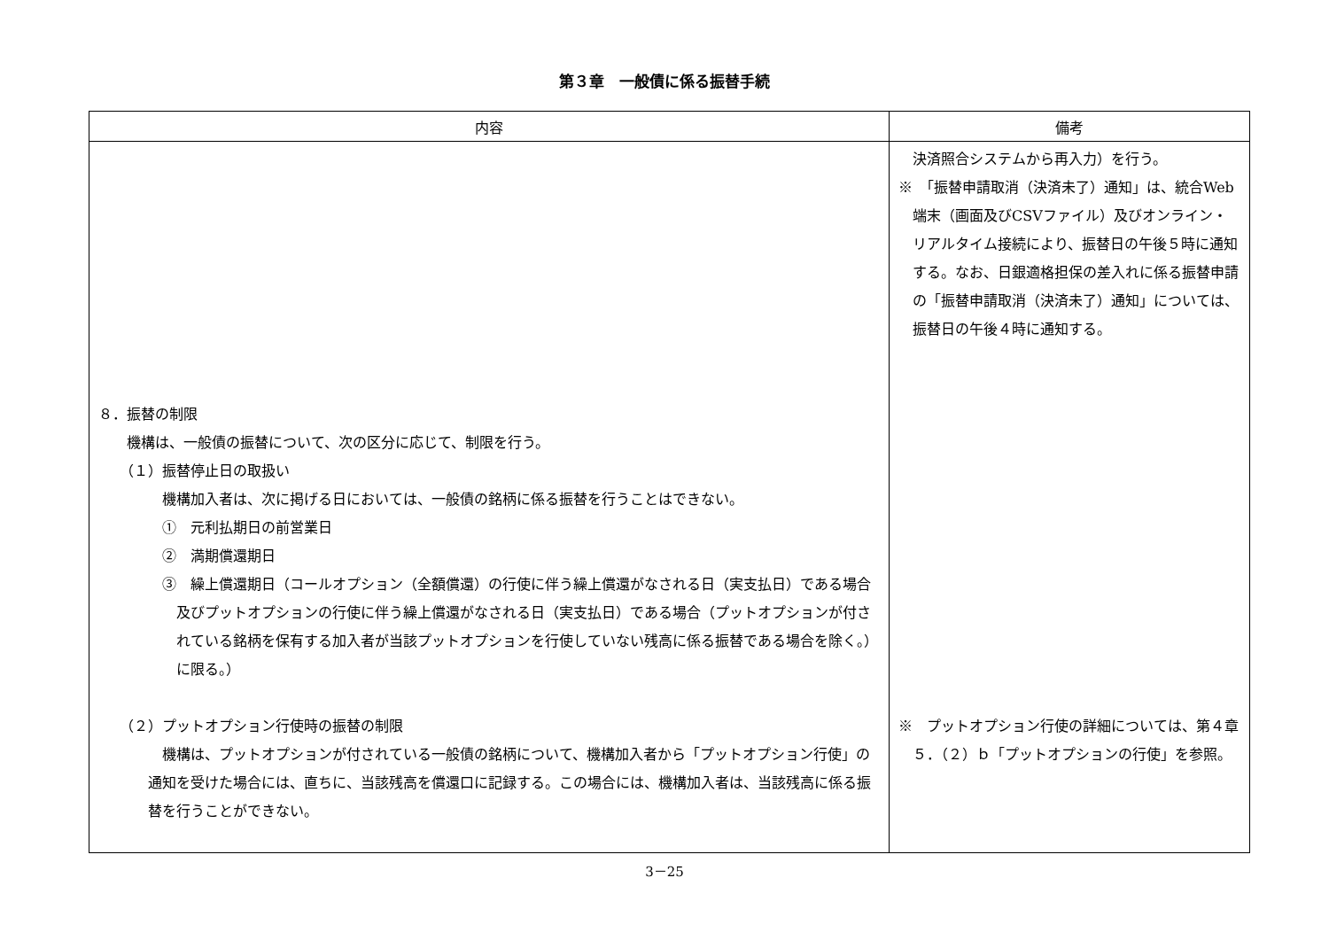第３章　一般債に係る振替手続
| 内容 | 備考 |
| --- | --- |
| ８．振替の制限 機構は、一般債の振替について、次の区分に応じて、制限を行う。 （１）振替停止日の取扱い 機構加入者は、次に掲げる日においては、一般債の銘柄に係る振替を行うことはできない。 ① 元利払期日の前営業日 ② 満期償還期日 ③ 繰上償還期日（コールオプション（全額償還）の行使に伴う繰上償還がなされる日（実支払日）である場合及びプットオプションの行使に伴う繰上償還がなされる日（実支払日）である場合（プットオプションが付されている銘柄を保有する加入者が当該プットオプションを行使していない残高に係る振替である場合を除く。）に限る。） （２）プットオプション行使時の振替の制限 機構は、プットオプションが付されている一般債の銘柄について、機構加入者から「プットオプション行使」の通知を受けた場合には、直ちに、当該残高を償還口に記録する。この場合には、機構加入者は、当該残高に係る振替を行うことができない。 | 決済照合システムから再入力）を行う。 ※ 「振替申請取消（決済未了）通知」は、統合Web端末（画面及びCSVファイル）及びオンライン・リアルタイム接続により、振替日の午後５時に通知する。なお、日銀適格担保の差入れに係る振替申請の「振替申請取消（決済未了）通知」については、振替日の午後４時に通知する。 ※ プットオプション行使の詳細については、第４章５．（２）ｂ「プットオプションの行使」を参照。 |
3－25